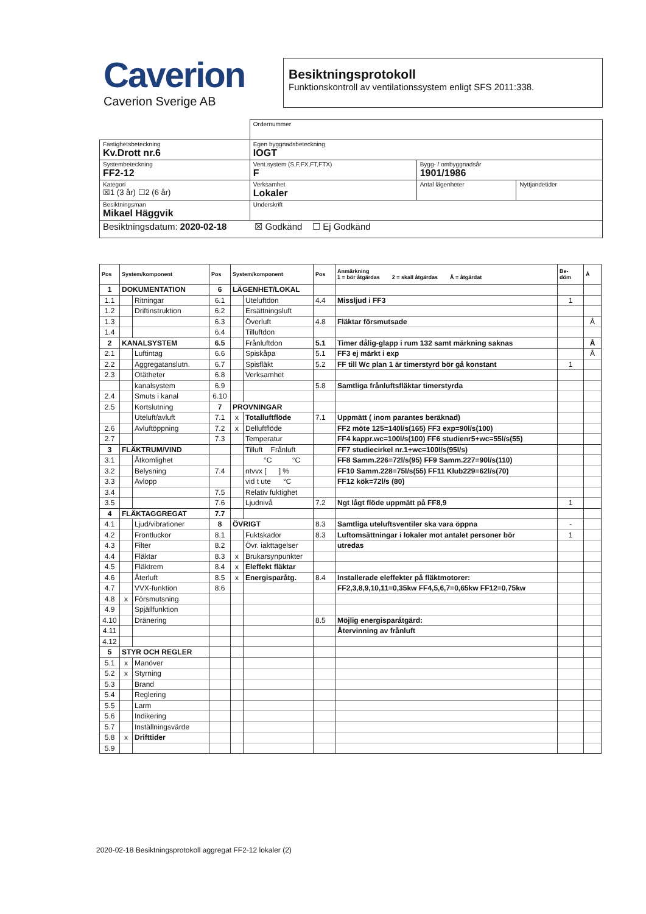Caverion
Caverion Sverige AB
Besiktningsprotokoll
Funktionskontroll av ventilationssystem enligt SFS 2011:338.
| | | | Ordernummer | | |
| Fastighetsbeteckning Kv.Drott nr.6 | | | Egen byggnadsbeteckning IOGT | | |
| Systembeteckning FF2-12 | | | Vent.system (S,F,FX,FT,FTX) F | Bygg- / ombyggnadsår 1901/1986 | |
| Kategori ☒1 (3 år) ☐2 (6 år) | Verksamhet Lokaler | | | Antal lägenheter | Nyttjandetider |
| Besiktningsman Mikael Häggvik | | Underskrift | | | |
| Besiktningsdatum: 2020-02-18 ☒ Godkänd ☐ Ej Godkänd | | | | | |
| Pos | System/komponent | | Pos | System/komponent | | Pos | Anmärkning 1 = bör åtgärdas 2 = skall åtgärdas Å = åtgärdat | Be- döm | Å |
| --- | --- | --- | --- | --- | --- | --- | --- | --- | --- |
| 1 | DOKUMENTATION | | 6 | LÄGENHET/LOKAL | | | | | |
| 1.1 | | Ritningar | 6.1 | | Uteluftdon | 4.4 | Missljud i FF3 | 1 | |
| 1.2 | | Driftinstruktion | 6.2 | | Ersättningsluft | | | | |
| 1.3 | | | 6.3 | | Överluft | 4.8 | Fläktar försmutsade | | Å |
| 1.4 | | | 6.4 | | Tilluftdon | | | | |
| 2 | KANALSYSTEM | | 6.5 | | Frånluftdon | 5.1 | Timer dålig-glapp i rum 132 samt märkning saknas | | Å |
| 2.1 | | Luftintag | 6.6 | | Spiskåpa | 5.1 | FF3 ej märkt i exp | | Å |
| 2.2 | | Aggregatanslutn. | 6.7 | | Spisfläkt | 5.2 | FF till Wc plan 1 är timerstyrd bör gå konstant | 1 | |
| 2.3 | | Otätheter | 6.8 | | Verksamhet | | | | |
| | | kanalsystem | 6.9 | | | 5.8 | Samtliga frånluftsfläktar timerstyrda | | |
| 2.4 | | Smuts i kanal | 6.10 | | | | | | |
| 2.5 | | Kortslutning | 7 | PROVNINGAR | | | | | |
| | | Uteluft/avluft | 7.1 | x | Totalluftflöde | 7.1 | Uppmätt ( inom parantes beräknad) | | |
| 2.6 | | Avluftöppning | 7.2 | x | Delluftflöde | | FF2 möte 125=140l/s(165) FF3 exp=90l/s(100) | | |
| 2.7 | | | 7.3 | | Temperatur | | FF4 kappr.wc=100l/s(100) FF6 studienr5+wc=55l/s(55) | | |
| 3 | FLÄKTRUM/VIND | | | | Tilluft Frånluft | | FF7 studiecirkel nr.1+wc=100l/s(95l/s) | | |
| 3.1 | | Åtkomlighet | | | °C °C | | FF8 Samm.226=72l/s(95) FF9 Samm.227=90l/s(110) | | |
| 3.2 | | Belysning | 7.4 | | ntvvx [ ] % | | FF10 Samm.228=75l/s(55) FF11 Klub229=62l/s(70) | | |
| 3.3 | | Avlopp | | | vid t ute °C | | FF12 kök=72l/s (80) | | |
| 3.4 | | | 7.5 | | Relativ fuktighet | | | | |
| 3.5 | | | 7.6 | | Ljudnivå | 7.2 | Ngt lågt flöde uppmätt på FF8,9 | 1 | |
| 4 | FLÄKTAGGREGAT | | 7.7 | | | | | | |
| 4.1 | | Ljud/vibrationer | 8 | ÖVRIGT | | 8.3 | Samtliga uteluftsventiler ska vara öppna | - | |
| 4.2 | | Frontluckor | 8.1 | | Fuktskador | 8.3 | Luftomsättningar i lokaler mot antalet personer bör | 1 | |
| 4.3 | | Filter | 8.2 | | Övr. iakttagelser | | utredas | | |
| 4.4 | | Fläktar | 8.3 | x | Brukarsynpunkter | | | | |
| 4.5 | | Fläktrem | 8.4 | x | Eleffekt fläktar | | | | |
| 4.6 | | Återluft | 8.5 | x | Energisparåtg. | 8.4 | Installerade eleffekter på fläktmotorer: | | |
| 4.7 | | VVX-funktion | 8.6 | | | | FF2,3,8,9,10,11=0,35kw FF4,5,6,7=0,65kw FF12=0,75kw | | |
| 4.8 | x | Försmutsning | | | | | | | |
| 4.9 | | Spjällfunktion | | | | | | | |
| 4.10 | | Dränering | | | | 8.5 | Möjlig energisparåtgärd: | | |
| 4.11 | | | | | | | Återvinning av frånluft | | |
| 4.12 | | | | | | | | | |
| 5 | STYR OCH REGLER | | | | | | | | |
| 5.1 | x | Manöver | | | | | | | |
| 5.2 | x | Styrning | | | | | | | |
| 5.3 | | Brand | | | | | | | |
| 5.4 | | Reglering | | | | | | | |
| 5.5 | | Larm | | | | | | | |
| 5.6 | | Indikering | | | | | | | |
| 5.7 | | Inställningsvärde | | | | | | | |
| 5.8 | x | Drifttider | | | | | | | |
| 5.9 | | | | | | | | | |
2020-02-18 Besiktningsprotokoll aggregat FF2-12 lokaler (2)